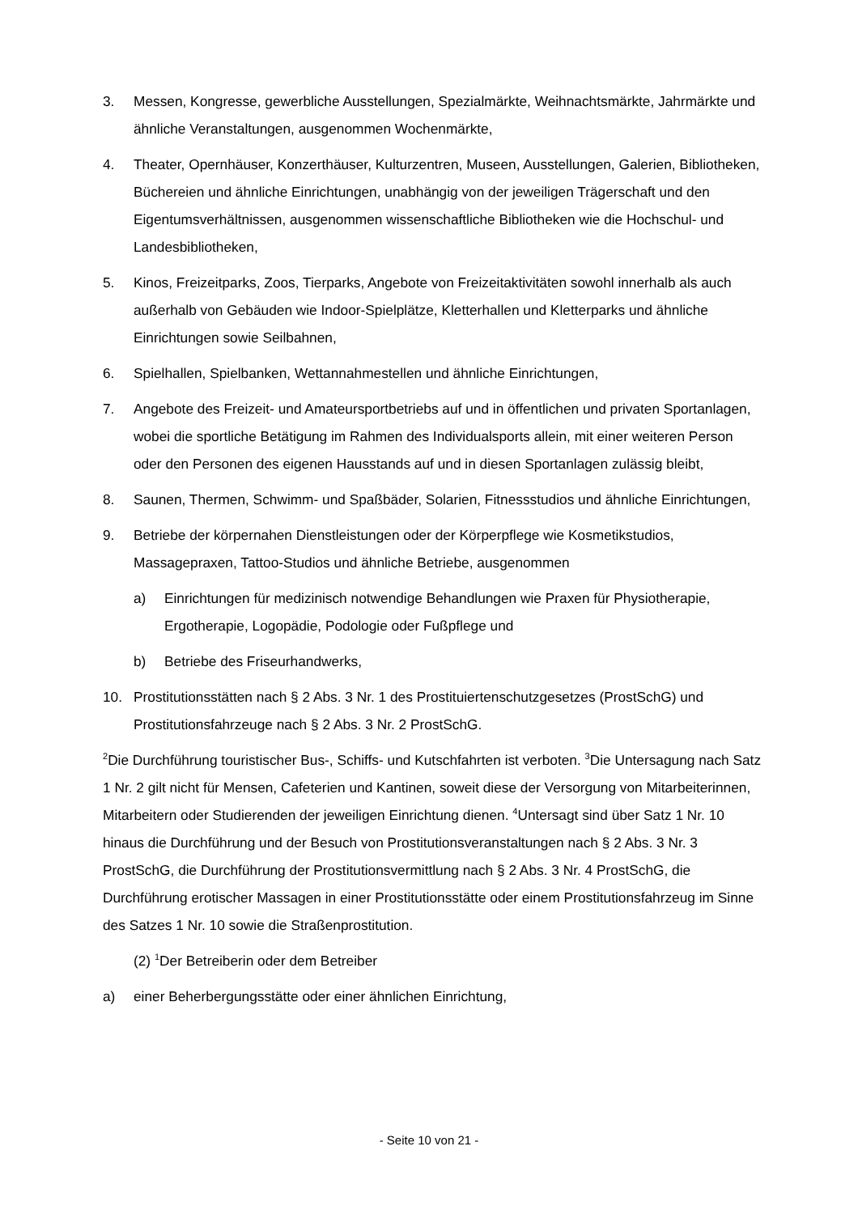3. Messen, Kongresse, gewerbliche Ausstellungen, Spezialmärkte, Weihnachtsmärkte, Jahrmärkte und ähnliche Veranstaltungen, ausgenommen Wochenmärkte,
4. Theater, Opernhäuser, Konzerthäuser, Kulturzentren, Museen, Ausstellungen, Galerien, Bibliotheken, Büchereien und ähnliche Einrichtungen, unabhängig von der jeweiligen Trägerschaft und den Eigentumsverhältnissen, ausgenommen wissenschaftliche Bibliotheken wie die Hochschul- und Landesbibliotheken,
5. Kinos, Freizeitparks, Zoos, Tierparks, Angebote von Freizeitaktivitäten sowohl innerhalb als auch außerhalb von Gebäuden wie Indoor-Spielplätze, Kletterhallen und Kletterparks und ähnliche Einrichtungen sowie Seilbahnen,
6. Spielhallen, Spielbanken, Wettannahmestellen und ähnliche Einrichtungen,
7. Angebote des Freizeit- und Amateursportbetriebs auf und in öffentlichen und privaten Sportanlagen, wobei die sportliche Betätigung im Rahmen des Individualsports allein, mit einer weiteren Person oder den Personen des eigenen Hausstands auf und in diesen Sportanlagen zulässig bleibt,
8. Saunen, Thermen, Schwimm- und Spaßbäder, Solarien, Fitnessstudios und ähnliche Einrichtungen,
9. Betriebe der körpernahen Dienstleistungen oder der Körperpflege wie Kosmetikstudios, Massagepraxen, Tattoo-Studios und ähnliche Betriebe, ausgenommen
a) Einrichtungen für medizinisch notwendige Behandlungen wie Praxen für Physiotherapie, Ergotherapie, Logopädie, Podologie oder Fußpflege und
b) Betriebe des Friseurhandwerks,
10. Prostitutionsstätten nach § 2 Abs. 3 Nr. 1 des Prostituiertenschutzgesetzes (ProstSchG) und Prostitutionsfahrzeuge nach § 2 Abs. 3 Nr. 2 ProstSchG.
<sup>2</sup> Die Durchführung touristischer Bus-, Schiffs- und Kutschfahrten ist verboten. <sup>3</sup>Die Untersagung nach Satz 1 Nr. 2 gilt nicht für Mensen, Cafeterien und Kantinen, soweit diese der Versorgung von Mitarbeiterinnen, Mitarbeitern oder Studierenden der jeweiligen Einrichtung dienen. <sup>4</sup>Untersagt sind über Satz 1 Nr. 10 hinaus die Durchführung und der Besuch von Prostitutionsveranstaltungen nach § 2 Abs. 3 Nr. 3 ProstSchG, die Durchführung der Prostitutionsvermittlung nach § 2 Abs. 3 Nr. 4 ProstSchG, die Durchführung erotischer Massagen in einer Prostitutionsstätte oder einem Prostitutionsfahrzeug im Sinne des Satzes 1 Nr. 10 sowie die Straßenprostitution.
(2) <sup>1</sup>Der Betreiberin oder dem Betreiber
a) einer Beherbergungsstätte oder einer ähnlichen Einrichtung,
- Seite 10 von 21 -